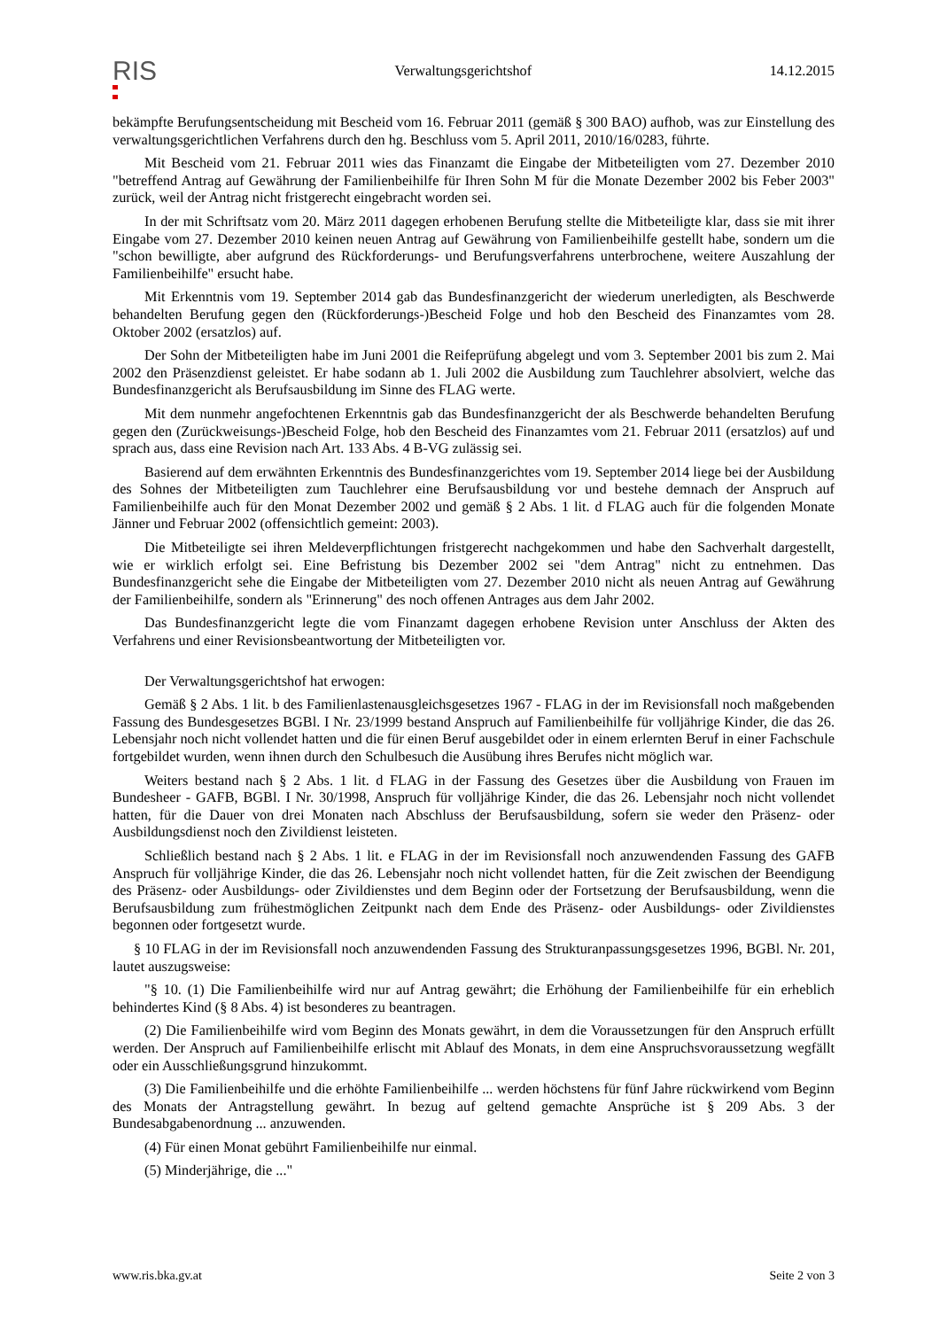RIS
Verwaltungsgerichtshof 14.12.2015
bekämpfte Berufungsentscheidung mit Bescheid vom 16. Februar 2011 (gemäß § 300 BAO) aufhob, was zur Einstellung des verwaltungsgerichtlichen Verfahrens durch den hg. Beschluss vom 5. April 2011, 2010/16/0283, führte.
Mit Bescheid vom 21. Februar 2011 wies das Finanzamt die Eingabe der Mitbeteiligten vom 27. Dezember 2010 "betreffend Antrag auf Gewährung der Familienbeihilfe für Ihren Sohn M für die Monate Dezember 2002 bis Feber 2003" zurück, weil der Antrag nicht fristgerecht eingebracht worden sei.
In der mit Schriftsatz vom 20. März 2011 dagegen erhobenen Berufung stellte die Mitbeteiligte klar, dass sie mit ihrer Eingabe vom 27. Dezember 2010 keinen neuen Antrag auf Gewährung von Familienbeihilfe gestellt habe, sondern um die "schon bewilligte, aber aufgrund des Rückforderungs- und Berufungsverfahrens unterbrochene, weitere Auszahlung der Familienbeihilfe" ersucht habe.
Mit Erkenntnis vom 19. September 2014 gab das Bundesfinanzgericht der wiederum unerledigten, als Beschwerde behandelten Berufung gegen den (Rückforderungs-)Bescheid Folge und hob den Bescheid des Finanzamtes vom 28. Oktober 2002 (ersatzlos) auf.
Der Sohn der Mitbeteiligten habe im Juni 2001 die Reifeprüfung abgelegt und vom 3. September 2001 bis zum 2. Mai 2002 den Präsenzdienst geleistet. Er habe sodann ab 1. Juli 2002 die Ausbildung zum Tauchlehrer absolviert, welche das Bundesfinanzgericht als Berufsausbildung im Sinne des FLAG werte.
Mit dem nunmehr angefochtenen Erkenntnis gab das Bundesfinanzgericht der als Beschwerde behandelten Berufung gegen den (Zurückweisungs-)Bescheid Folge, hob den Bescheid des Finanzamtes vom 21. Februar 2011 (ersatzlos) auf und sprach aus, dass eine Revision nach Art. 133 Abs. 4 B-VG zulässig sei.
Basierend auf dem erwähnten Erkenntnis des Bundesfinanzgerichtes vom 19. September 2014 liege bei der Ausbildung des Sohnes der Mitbeteiligten zum Tauchlehrer eine Berufsausbildung vor und bestehe demnach der Anspruch auf Familienbeihilfe auch für den Monat Dezember 2002 und gemäß § 2 Abs. 1 lit. d FLAG auch für die folgenden Monate Jänner und Februar 2002 (offensichtlich gemeint: 2003).
Die Mitbeteiligte sei ihren Meldeverpflichtungen fristgerecht nachgekommen und habe den Sachverhalt dargestellt, wie er wirklich erfolgt sei. Eine Befristung bis Dezember 2002 sei "dem Antrag" nicht zu entnehmen. Das Bundesfinanzgericht sehe die Eingabe der Mitbeteiligten vom 27. Dezember 2010 nicht als neuen Antrag auf Gewährung der Familienbeihilfe, sondern als "Erinnerung" des noch offenen Antrages aus dem Jahr 2002.
Das Bundesfinanzgericht legte die vom Finanzamt dagegen erhobene Revision unter Anschluss der Akten des Verfahrens und einer Revisionsbeantwortung der Mitbeteiligten vor.
Der Verwaltungsgerichtshof hat erwogen:
Gemäß § 2 Abs. 1 lit. b des Familienlastenausgleichsgesetzes 1967 - FLAG in der im Revisionsfall noch maßgebenden Fassung des Bundesgesetzes BGBl. I Nr. 23/1999 bestand Anspruch auf Familienbeihilfe für volljährige Kinder, die das 26. Lebensjahr noch nicht vollendet hatten und die für einen Beruf ausgebildet oder in einem erlernten Beruf in einer Fachschule fortgebildet wurden, wenn ihnen durch den Schulbesuch die Ausübung ihres Berufes nicht möglich war.
Weiters bestand nach § 2 Abs. 1 lit. d FLAG in der Fassung des Gesetzes über die Ausbildung von Frauen im Bundesheer - GAFB, BGBl. I Nr. 30/1998, Anspruch für volljährige Kinder, die das 26. Lebensjahr noch nicht vollendet hatten, für die Dauer von drei Monaten nach Abschluss der Berufsausbildung, sofern sie weder den Präsenz- oder Ausbildungsdienst noch den Zivildienst leisteten.
Schließlich bestand nach § 2 Abs. 1 lit. e FLAG in der im Revisionsfall noch anzuwendenden Fassung des GAFB Anspruch für volljährige Kinder, die das 26. Lebensjahr noch nicht vollendet hatten, für die Zeit zwischen der Beendigung des Präsenz- oder Ausbildungs- oder Zivildienstes und dem Beginn oder der Fortsetzung der Berufsausbildung, wenn die Berufsausbildung zum frühestmöglichen Zeitpunkt nach dem Ende des Präsenz- oder Ausbildungs- oder Zivildienstes begonnen oder fortgesetzt wurde.
§ 10 FLAG in der im Revisionsfall noch anzuwendenden Fassung des Strukturanpassungsgesetzes 1996, BGBl. Nr. 201, lautet auszugsweise:
"§ 10. (1) Die Familienbeihilfe wird nur auf Antrag gewährt; die Erhöhung der Familienbeihilfe für ein erheblich behindertes Kind (§ 8 Abs. 4) ist besonderes zu beantragen.
(2) Die Familienbeihilfe wird vom Beginn des Monats gewährt, in dem die Voraussetzungen für den Anspruch erfüllt werden. Der Anspruch auf Familienbeihilfe erlischt mit Ablauf des Monats, in dem eine Anspruchsvoraussetzung wegfällt oder ein Ausschließungsgrund hinzukommt.
(3) Die Familienbeihilfe und die erhöhte Familienbeihilfe ... werden höchstens für fünf Jahre rückwirkend vom Beginn des Monats der Antragstellung gewährt. In bezug auf geltend gemachte Ansprüche ist § 209 Abs. 3 der Bundesabgabenordnung ... anzuwenden.
(4) Für einen Monat gebührt Familienbeihilfe nur einmal.
(5) Minderjährige, die ..."
www.ris.bka.gv.at Seite 2 von 3